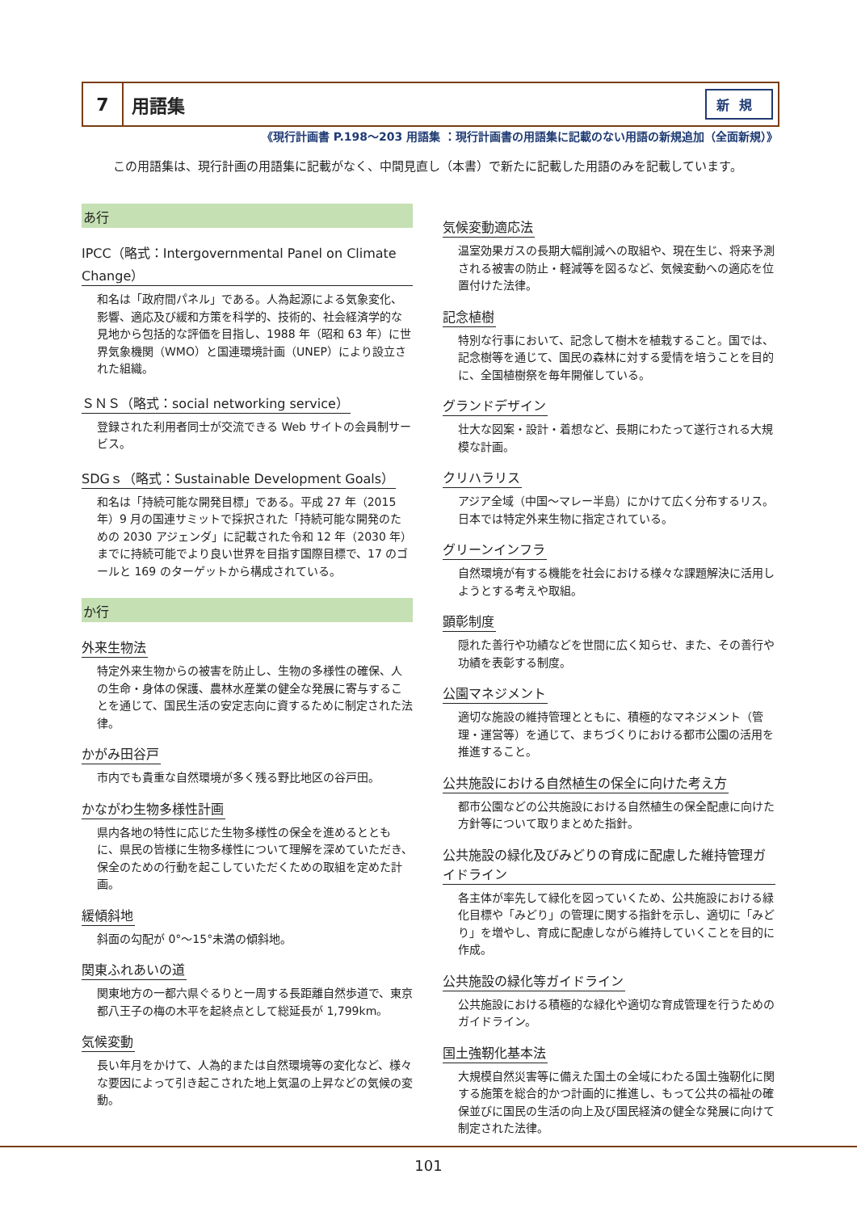7
用語集
新規
《現行計画書 P.198～203 用語集 ：現行計画書の用語集に記載のない用語の新規追加（全面新規）》
この用語集は、現行計画の用語集に記載がなく、中間見直し（本書）で新たに記載した用語のみを記載しています。
あ行
IPCC（略式：Intergovernmental Panel on Climate Change）
和名は「政府間パネル」である。人為起源による気象変化、影響、適応及び緩和方策を科学的、技術的、社会経済学的な見地から包括的な評価を目指し、1988 年（昭和 63 年）に世界気象機関（WMO）と国連環境計画（UNEP）により設立された組織。
ＳＮＳ（略式：social networking service）
登録された利用者同士が交流できる Web サイトの会員制サービス。
SDGｓ（略式：Sustainable Development Goals）
和名は「持続可能な開発目標」である。平成 27 年（2015 年）9 月の国連サミットで採択された「持続可能な開発のための 2030 アジェンダ」に記載された令和 12 年（2030 年）までに持続可能でより良い世界を目指す国際目標で、17 のゴールと 169 のターゲットから構成されている。
か行
外来生物法
特定外来生物からの被害を防止し、生物の多様性の確保、人の生命・身体の保護、農林水産業の健全な発展に寄与することを通じて、国民生活の安定志向に資するために制定された法律。
かがみ田谷戸
市内でも貴重な自然環境が多く残る野比地区の谷戸田。
かながわ生物多様性計画
県内各地の特性に応じた生物多様性の保全を進めるとともに、県民の皆様に生物多様性について理解を深めていただき、保全のための行動を起こしていただくための取組を定めた計画。
緩傾斜地
斜面の勾配が 0°～15°未満の傾斜地。
関東ふれあいの道
関東地方の一都六県ぐるりと一周する長距離自然歩道で、東京都八王子の梅の木平を起終点として総延長が 1,799km。
気候変動
長い年月をかけて、人為的または自然環境等の変化など、様々な要因によって引き起こされた地上気温の上昇などの気候の変動。
気候変動適応法
温室効果ガスの長期大幅削減への取組や、現在生じ、将来予測される被害の防止・軽減等を図るなど、気候変動への適応を位置付けた法律。
記念植樹
特別な行事において、記念して樹木を植栽すること。国では、記念樹等を通じて、国民の森林に対する愛情を培うことを目的に、全国植樹祭を毎年開催している。
グランドデザイン
壮大な図案・設計・着想など、長期にわたって遂行される大規模な計画。
クリハラリス
アジア全域（中国～マレー半島）にかけて広く分布するリス。日本では特定外来生物に指定されている。
グリーンインフラ
自然環境が有する機能を社会における様々な課題解決に活用しようとする考えや取組。
顕彰制度
隠れた善行や功績などを世間に広く知らせ、また、その善行や功績を表彰する制度。
公園マネジメント
適切な施設の維持管理とともに、積極的なマネジメント（管理・運営等）を通じて、まちづくりにおける都市公園の活用を推進すること。
公共施設における自然植生の保全に向けた考え方
都市公園などの公共施設における自然植生の保全配慮に向けた方針等について取りまとめた指針。
公共施設の緑化及びみどりの育成に配慮した維持管理ガイドライン
各主体が率先して緑化を図っていくため、公共施設における緑化目標や「みどり」の管理に関する指針を示し、適切に「みどり」を増やし、育成に配慮しながら維持していくことを目的に作成。
公共施設の緑化等ガイドライン
公共施設における積極的な緑化や適切な育成管理を行うためのガイドライン。
国土強靭化基本法
大規模自然災害等に備えた国土の全域にわたる国土強靭化に関する施策を総合的かつ計画的に推進し、もって公共の福祉の確保並びに国民の生活の向上及び国民経済の健全な発展に向けて制定された法律。
101